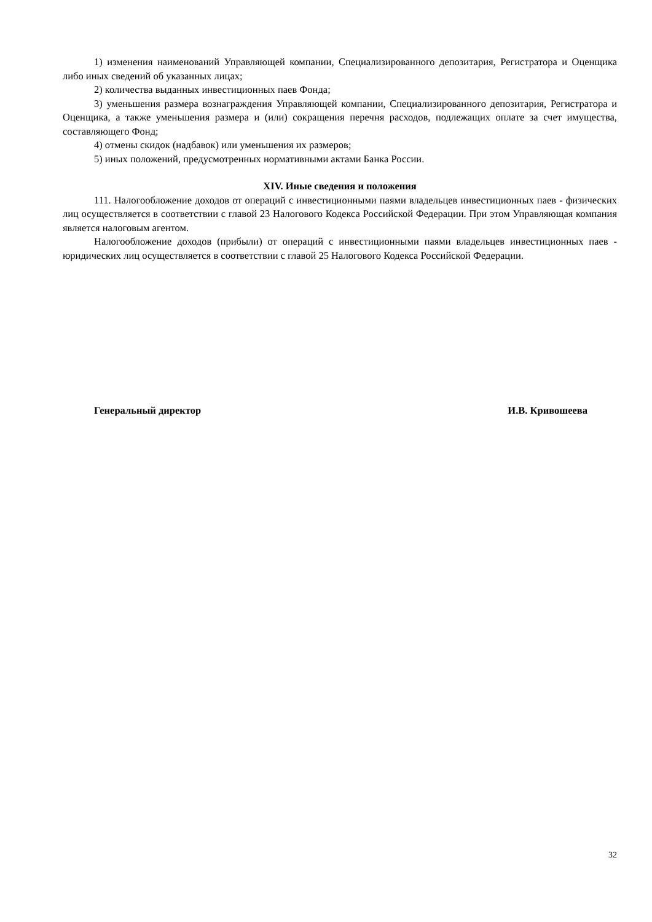1) изменения наименований Управляющей компании, Специализированного депозитария, Регистратора и Оценщика либо иных сведений об указанных лицах;
2) количества выданных инвестиционных паев Фонда;
3) уменьшения размера вознаграждения Управляющей компании, Специализированного депозитария, Регистратора и Оценщика, а также уменьшения размера и (или) сокращения перечня расходов, подлежащих оплате за счет имущества, составляющего Фонд;
4) отмены скидок (надбавок) или уменьшения их размеров;
5) иных положений, предусмотренных нормативными актами Банка России.
XIV. Иные сведения и положения
111. Налогообложение доходов от операций с инвестиционными паями владельцев инвестиционных паев - физических лиц осуществляется в соответствии с главой 23 Налогового Кодекса Российской Федерации. При этом Управляющая компания является налоговым агентом.
Налогообложение доходов (прибыли) от операций с инвестиционными паями владельцев инвестиционных паев - юридических лиц осуществляется в соответствии с главой 25 Налогового Кодекса Российской Федерации.
Генеральный директор И.В. Кривошеева
32